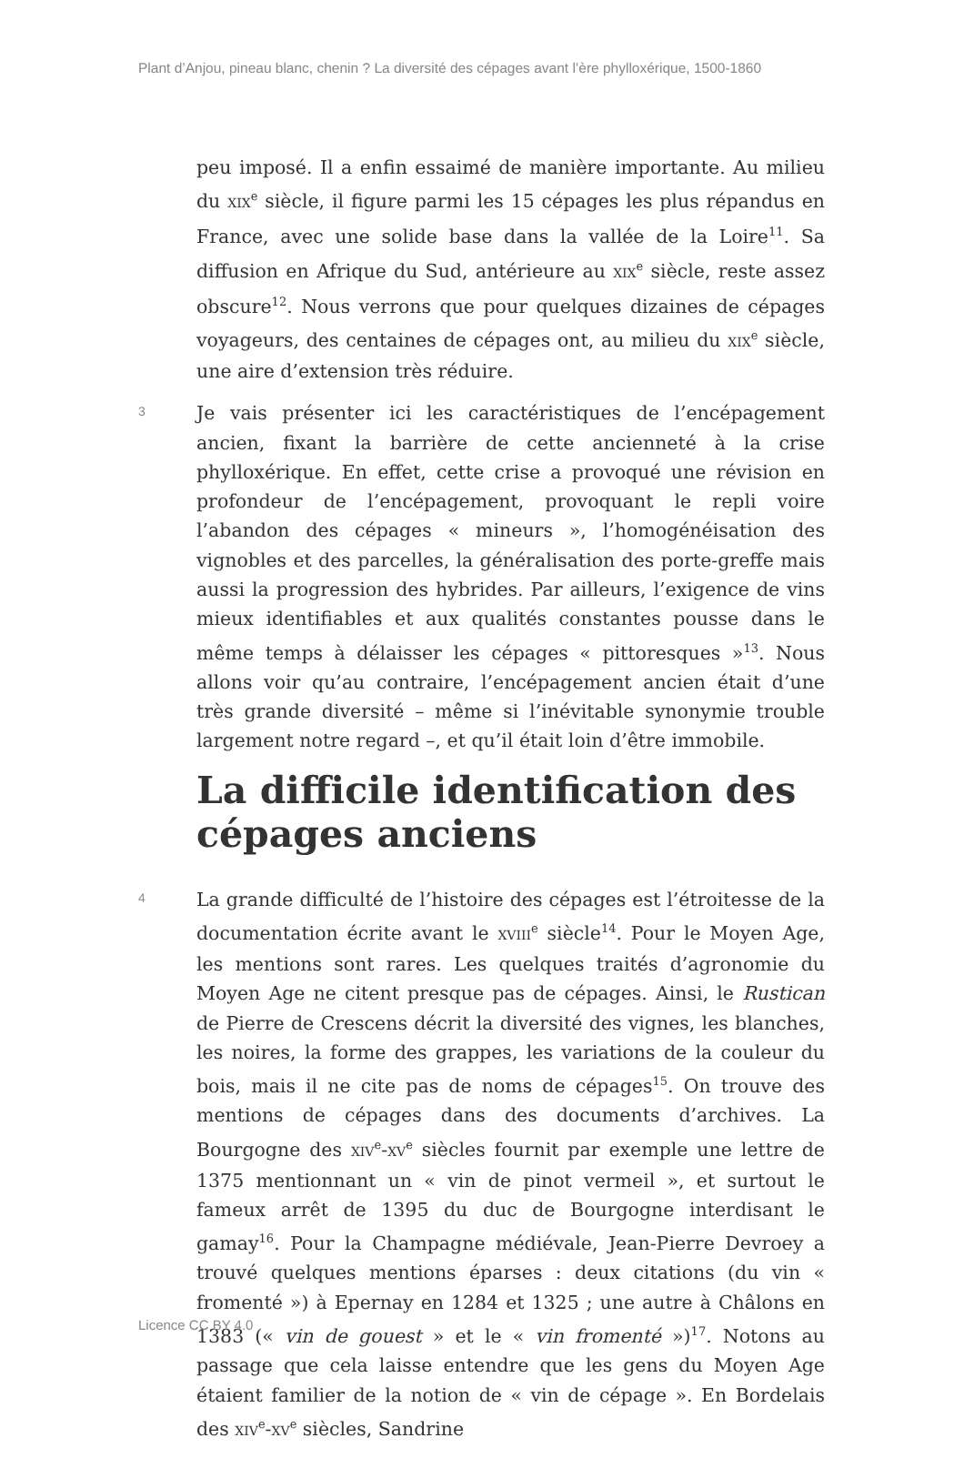Plant d’Anjou, pineau blanc, chenin ? La diversité des cépages avant l’ère phylloxérique, 1500-1860
peu imposé. Il a enfin essaimé de manière importante. Au milieu du XIX<sup>e</sup> siècle, il figure parmi les 15 cépages les plus répandus en France, avec une solide base dans la vallée de la Loire<sup>11</sup>. Sa diffusion en Afrique du Sud, antérieure au XIX<sup>e</sup> siècle, reste assez obscure<sup>12</sup>. Nous verrons que pour quelques dizaines de cépages voyageurs, des centaines de cépages ont, au milieu du XIX<sup>e</sup> siècle, une aire d’extension très réduire.
3
Je vais présenter ici les caractéristiques de l’encépagement ancien, fixant la barrière de cette ancienneté à la crise phylloxérique. En effet, cette crise a provoqué une révision en profondeur de l’encépagement, provoquant le repli voire l’abandon des cépages « mineurs », l’homogénéisation des vignobles et des parcelles, la généralisation des porte-greffe mais aussi la progression des hybrides. Par ailleurs, l’exigence de vins mieux identifiables et aux qualités constantes pousse dans le même temps à délaisser les cépages « pittoresques »<sup>13</sup>. Nous allons voir qu’au contraire, l’encépagement ancien était d’une très grande diversité – même si l’inévitable synonymie trouble largement notre regard –, et qu’il était loin d’être immobile.
La difficile identification des cépages anciens
4
La grande difficulté de l’histoire des cépages est l’étroitesse de la documentation écrite avant le XVIII<sup>e</sup> siècle<sup>14</sup>. Pour le Moyen Age, les mentions sont rares. Les quelques traités d’agronomie du Moyen Age ne citent presque pas de cépages. Ainsi, le Rustican de Pierre de Crescens décrit la diversité des vignes, les blanches, les noires, la forme des grappes, les variations de la couleur du bois, mais il ne cite pas de noms de cépages<sup>15</sup>. On trouve des mentions de cépages dans des documents d’archives. La Bourgogne des XIV<sup>e</sup>-XV<sup>e</sup> siècles fournit par exemple une lettre de 1375 mentionnant un « vin de pinot vermeil », et surtout le fameux arrêt de 1395 du duc de Bourgogne interdisant le gamay<sup>16</sup>. Pour la Champagne médiévale, Jean-Pierre Devroey a trouvé quelques mentions éparses : deux citations (du vin « fromenté ») à Epernay en 1284 et 1325 ; une autre à Châlons en 1383 (« vin de gouest » et le « vin fromenté »)<sup>17</sup>. Notons au passage que cela laisse entendre que les gens du Moyen Age étaient familier de la notion de « vin de cépage ». En Bordelais des XIV<sup>e</sup>-XV<sup>e</sup> siècles, Sandrine
Licence CC BY 4.0